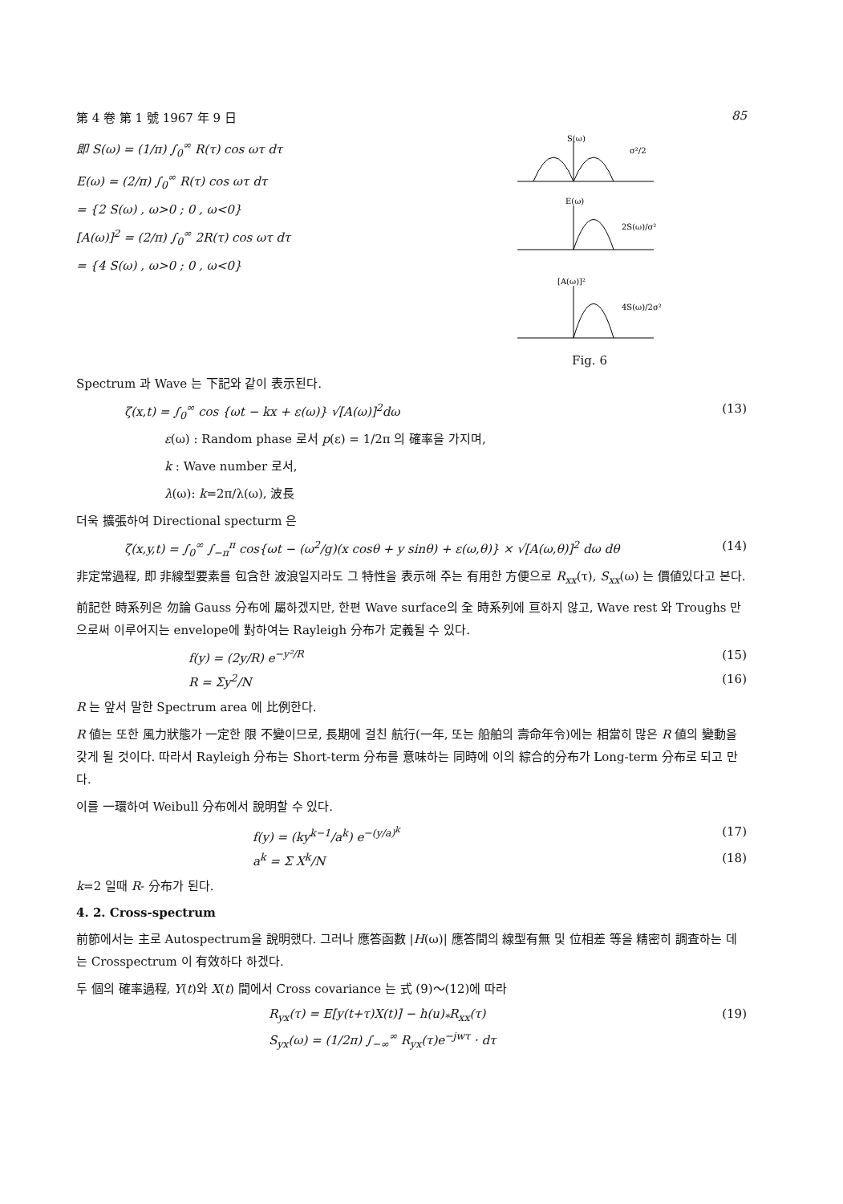第 4 卷 第 1 號 1967 年 9 日 85
即 S(ω) = (1/π) ∫<sub>0</sub><sup>∞</sup> R(τ) cos ωτ dτ
E(ω) = (2/π) ∫<sub>0</sub><sup>∞</sup> R(τ) cos ωτ dτ
= {2 S(ω) , ω>0 ; 0 , ω<0}
[A(ω)]<sup>2</sup> = (2/π) ∫<sub>0</sub><sup>∞</sup> 2R(τ) cos ωτ dτ
= {4 S(ω) , ω>0 ; 0 , ω<0}
S(ω)
σ²/2
E(ω)
2S(ω)/σ²
[A(ω)]²
4S(ω)/2σ²
Fig. 6
Spectrum 과 Wave 는 下記와 같이 表示된다.
ζ(x,t) = ∫<sub>0</sub><sup>∞</sup> cos {ωt − kx + ε(ω)} √[A(ω)]<sup>2</sup>dω (13)
ε(ω) : Random phase 로서 p(ε) = 1/2π 의 確率을 가지며,
k : Wave number 로서,
λ(ω): k=2π/λ(ω), 波長
더욱 擴張하여 Directional specturm 은
ζ(x,y,t) = ∫<sub>0</sub><sup>∞</sup> ∫<sub>−π</sub><sup>π</sup> cos{ωt − (ω<sup>2</sup>/g)(x cosθ + y sinθ) + ε(ω,θ)} × √[A(ω,θ)]<sup>2</sup> dω dθ (14)
非定常過程, 即 非線型要素를 包含한 波浪일지라도 그 特性을 表示해 주는 有用한 方便으로 R<sub>xx</sub>(τ), S<sub>xx</sub>(ω) 는 價値있다고 본다.
前記한 時系列은 勿論 Gauss 分布에 屬하겠지만, 한편 Wave surface의 全 時系列에 亘하지 않고, Wave rest 와 Troughs 만으로써 이루어지는 envelope에 對하여는 Rayleigh 分布가 定義될 수 있다.
f(y) = (2y/R) e<sup>−y²/R</sup> (15)
R = Σy<sup>2</sup>/N (16)
R 는 앞서 말한 Spectrum area 에 比例한다.
R 値는 또한 風力狀態가 一定한 限 不變이므로, 長期에 걸친 航行(一年, 또는 船舶의 壽命年令)에는 相當히 많은 R 値의 變動을 갖게 될 것이다. 따라서 Rayleigh 分布는 Short-term 分布를 意味하는 同時에 이의 綜合的分布가 Long-term 分布로 되고 만다.
이를 一環하여 Weibull 分布에서 說明할 수 있다.
f(y) = (ky<sup>k−1</sup>/a<sup>k</sup>) e<sup>−(y/a)<sup>k</sup></sup> (17)
a<sup>k</sup> = Σ X<sup>k</sup>/N (18)
k=2 일때 R- 分布가 된다.
4. 2. Cross-spectrum
前節에서는 主로 Autospectrum을 說明했다. 그러나 應答函數 |H(ω)| 應答間의 線型有無 및 位相差 等을 精密히 調査하는 데는 Crosspectrum 이 有效하다 하겠다.
두 個의 確率過程, Y(t)와 X(t) 間에서 Cross covariance 는 式 (9)～(12)에 따라
R<sub>yx</sub>(τ) = E[y(t+τ)X(t)] − h(u)<sub>*</sub>R<sub>xx</sub>(τ) (19)
S<sub>yx</sub>(ω) = (1/2π) ∫<sub>−∞</sub><sup>∞</sup> R<sub>yx</sub>(τ)e<sup>−jwτ</sup> · dτ